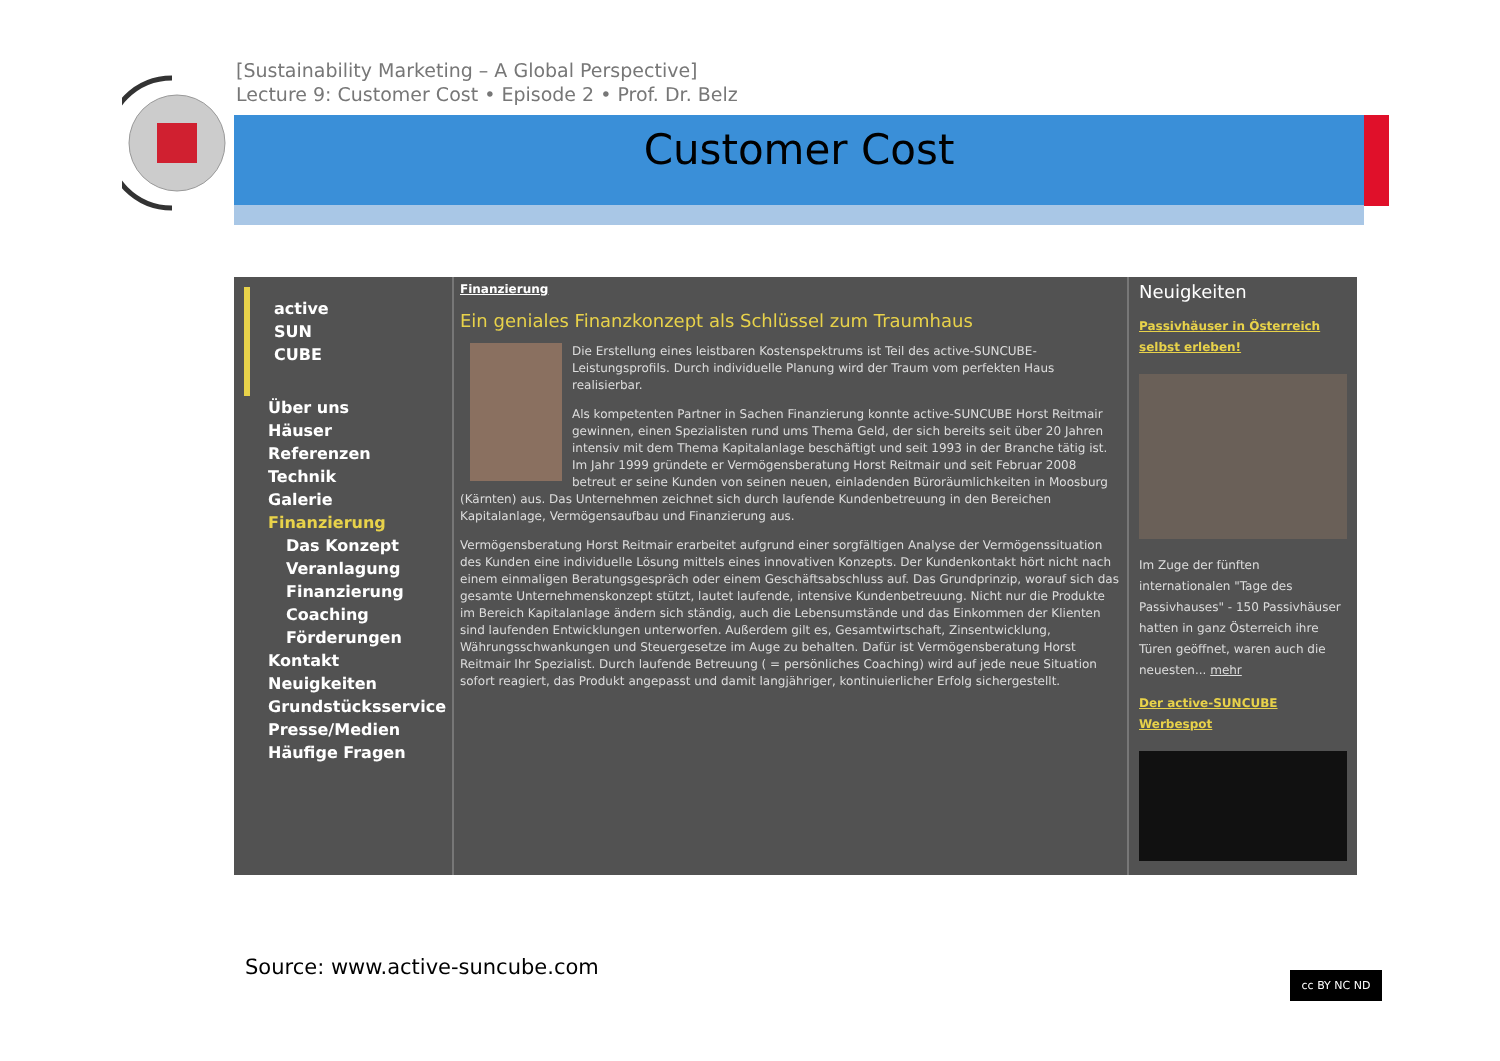[Sustainability Marketing – A Global Perspective]
Lecture 9: Customer Cost • Episode 2 • Prof. Dr. Belz
Customer Cost
active
SUN
CUBE
Über uns
Häuser
Referenzen
Technik
Galerie
Finanzierung
Das Konzept
Veranlagung
Finanzierung
Coaching
Förderungen
Kontakt
Neuigkeiten
Grundstücksservice
Presse/Medien
Häufige Fragen
Finanzierung
Ein geniales Finanzkonzept als Schlüssel zum Traumhaus
Die Erstellung eines leistbaren Kostenspektrums ist Teil des active-SUNCUBE-Leistungsprofils. Durch individuelle Planung wird der Traum vom perfekten Haus realisierbar.
Als kompetenten Partner in Sachen Finanzierung konnte active-SUNCUBE Horst Reitmair gewinnen, einen Spezialisten rund ums Thema Geld, der sich bereits seit über 20 Jahren intensiv mit dem Thema Kapitalanlage beschäftigt und seit 1993 in der Branche tätig ist. Im Jahr 1999 gründete er Vermögensberatung Horst Reitmair und seit Februar 2008 betreut er seine Kunden von seinen neuen, einladenden Büroräumlichkeiten in Moosburg (Kärnten) aus. Das Unternehmen zeichnet sich durch laufende Kundenbetreuung in den Bereichen Kapitalanlage, Vermögensaufbau und Finanzierung aus.
Vermögensberatung Horst Reitmair erarbeitet aufgrund einer sorgfältigen Analyse der Vermögenssituation des Kunden eine individuelle Lösung mittels eines innovativen Konzepts. Der Kundenkontakt hört nicht nach einem einmaligen Beratungsgespräch oder einem Geschäftsabschluss auf. Das Grundprinzip, worauf sich das gesamte Unternehmenskonzept stützt, lautet laufende, intensive Kundenbetreuung. Nicht nur die Produkte im Bereich Kapitalanlage ändern sich ständig, auch die Lebensumstände und das Einkommen der Klienten sind laufenden Entwicklungen unterworfen. Außerdem gilt es, Gesamtwirtschaft, Zinsentwicklung, Währungsschwankungen und Steuergesetze im Auge zu behalten. Dafür ist Vermögensberatung Horst Reitmair Ihr Spezialist. Durch laufende Betreuung ( = persönliches Coaching) wird auf jede neue Situation sofort reagiert, das Produkt angepasst und damit langjähriger, kontinuierlicher Erfolg sichergestellt.
Neuigkeiten
Passivhäuser in Österreich selbst erleben!
Im Zuge der fünften internationalen "Tage des Passivhauses" - 150 Passivhäuser hatten in ganz Österreich ihre Türen geöffnet, waren auch die neuesten... mehr
Der active-SUNCUBE Werbespot
Source: www.active-suncube.com cc BY NC ND